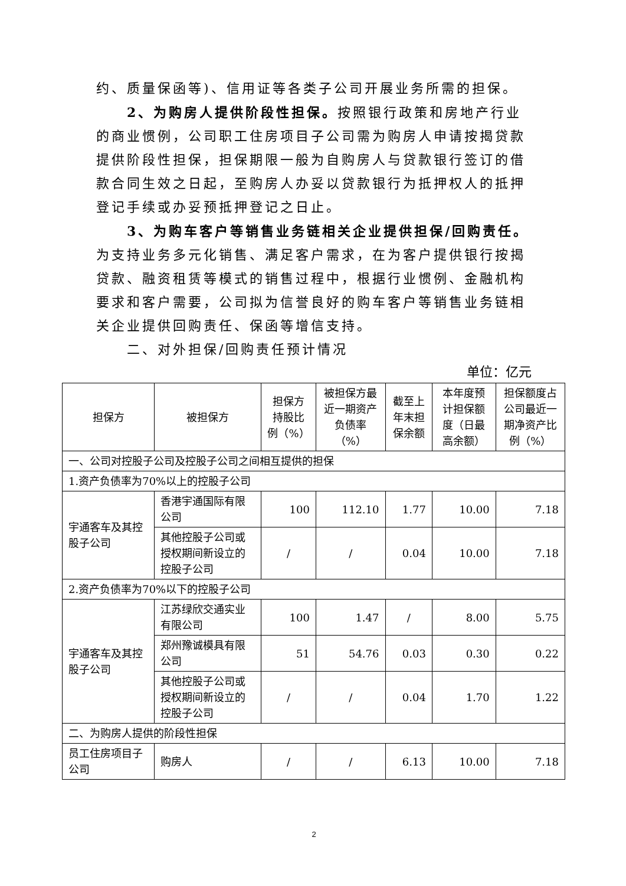约、质量保函等)、信用证等各类子公司开展业务所需的担保。
2、为购房人提供阶段性担保。按照银行政策和房地产行业的商业惯例，公司职工住房项目子公司需为购房人申请按揭贷款提供阶段性担保，担保期限一般为自购房人与贷款银行签订的借款合同生效之日起，至购房人办妥以贷款银行为抵押权人的抵押登记手续或办妥预抵押登记之日止。
3、为购车客户等销售业务链相关企业提供担保/回购责任。为支持业务多元化销售、满足客户需求，在为客户提供银行按揭贷款、融资租赁等模式的销售过程中，根据行业惯例、金融机构要求和客户需要，公司拟为信誉良好的购车客户等销售业务链相关企业提供回购责任、保函等增信支持。
二、对外担保/回购责任预计情况
单位：亿元
| 担保方 | 被担保方 | 担保方持股比例（%） | 被担保方最近一期资产负债率（%） | 截至上年末担保余额 | 本年度预计担保额度（日最高余额） | 担保额度占公司最近一期净资产比例（%） |
| --- | --- | --- | --- | --- | --- | --- |
| 一、公司对控股子公司及控股子公司之间相互提供的担保 | | | | | | |
| 1.资产负债率为70%以上的控股子公司 | | | | | | |
| 宇通客车及其控股子公司 | 香港宇通国际有限公司 | 100 | 112.10 | 1.77 | 10.00 | 7.18 |
| | 其他控股子公司或授权期间新设立的控股子公司 | / | / | 0.04 | 10.00 | 7.18 |
| 2.资产负债率为70%以下的控股子公司 | | | | | | |
| 宇通客车及其控股子公司 | 江苏绿欣交通实业有限公司 | 100 | 1.47 | / | 8.00 | 5.75 |
| | 郑州豫诚模具有限公司 | 51 | 54.76 | 0.03 | 0.30 | 0.22 |
| | 其他控股子公司或授权期间新设立的控股子公司 | / | / | 0.04 | 1.70 | 1.22 |
| 二、为购房人提供的阶段性担保 | | | | | | |
| 员工住房项目子公司 | 购房人 | / | / | 6.13 | 10.00 | 7.18 |
2